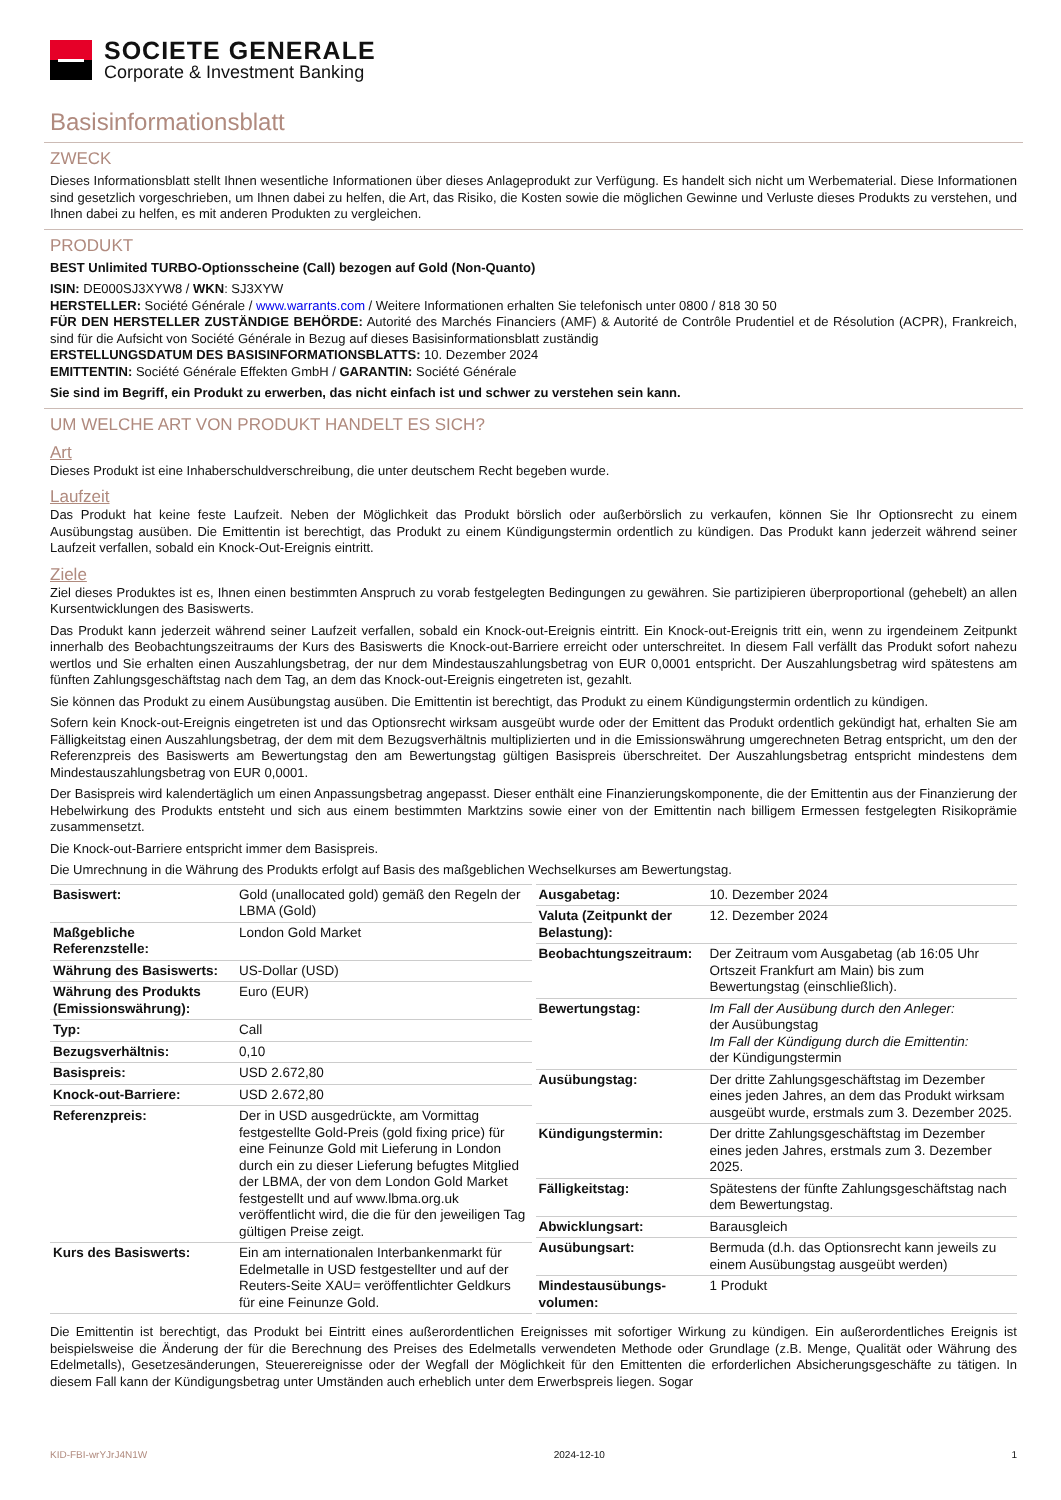SOCIETE GENERALE
Corporate & Investment Banking
Basisinformationsblatt
ZWECK
Dieses Informationsblatt stellt Ihnen wesentliche Informationen über dieses Anlageprodukt zur Verfügung. Es handelt sich nicht um Werbematerial. Diese Informationen sind gesetzlich vorgeschrieben, um Ihnen dabei zu helfen, die Art, das Risiko, die Kosten sowie die möglichen Gewinne und Verluste dieses Produkts zu verstehen, und Ihnen dabei zu helfen, es mit anderen Produkten zu vergleichen.
PRODUKT
BEST Unlimited TURBO-Optionsscheine (Call) bezogen auf Gold (Non-Quanto)
ISIN: DE000SJ3XYW8 / WKN: SJ3XYW
HERSTELLER: Société Générale / www.warrants.com / Weitere Informationen erhalten Sie telefonisch unter 0800 / 818 30 50
FÜR DEN HERSTELLER ZUSTÄNDIGE BEHÖRDE: Autorité des Marchés Financiers (AMF) & Autorité de Contrôle Prudentiel et de Résolution (ACPR), Frankreich, sind für die Aufsicht von Société Générale in Bezug auf dieses Basisinformationsblatt zuständig
ERSTELLUNGSDATUM DES BASISINFORMATIONSBLATTS: 10. Dezember 2024
EMITTENTIN: Société Générale Effekten GmbH / GARANTIN: Société Générale
Sie sind im Begriff, ein Produkt zu erwerben, das nicht einfach ist und schwer zu verstehen sein kann.
UM WELCHE ART VON PRODUKT HANDELT ES SICH?
Art
Dieses Produkt ist eine Inhaberschuldverschreibung, die unter deutschem Recht begeben wurde.
Laufzeit
Das Produkt hat keine feste Laufzeit. Neben der Möglichkeit das Produkt börslich oder außerbörslich zu verkaufen, können Sie Ihr Optionsrecht zu einem Ausübungstag ausüben. Die Emittentin ist berechtigt, das Produkt zu einem Kündigungstermin ordentlich zu kündigen. Das Produkt kann jederzeit während seiner Laufzeit verfallen, sobald ein Knock-Out-Ereignis eintritt.
Ziele
Ziel dieses Produktes ist es, Ihnen einen bestimmten Anspruch zu vorab festgelegten Bedingungen zu gewähren. Sie partizipieren überproportional (gehebelt) an allen Kursentwicklungen des Basiswerts.
Das Produkt kann jederzeit während seiner Laufzeit verfallen, sobald ein Knock-out-Ereignis eintritt. Ein Knock-out-Ereignis tritt ein, wenn zu irgendeinem Zeitpunkt innerhalb des Beobachtungszeitraums der Kurs des Basiswerts die Knock-out-Barriere erreicht oder unterschreitet. In diesem Fall verfällt das Produkt sofort nahezu wertlos und Sie erhalten einen Auszahlungsbetrag, der nur dem Mindestauszahlungsbetrag von EUR 0,0001 entspricht. Der Auszahlungsbetrag wird spätestens am fünften Zahlungsgeschäftstag nach dem Tag, an dem das Knock-out-Ereignis eingetreten ist, gezahlt.
Sie können das Produkt zu einem Ausübungstag ausüben. Die Emittentin ist berechtigt, das Produkt zu einem Kündigungstermin ordentlich zu kündigen.
Sofern kein Knock-out-Ereignis eingetreten ist und das Optionsrecht wirksam ausgeübt wurde oder der Emittent das Produkt ordentlich gekündigt hat, erhalten Sie am Fälligkeitstag einen Auszahlungsbetrag, der dem mit dem Bezugsverhältnis multiplizierten und in die Emissionswährung umgerechneten Betrag entspricht, um den der Referenzpreis des Basiswerts am Bewertungstag den am Bewertungstag gültigen Basispreis überschreitet. Der Auszahlungsbetrag entspricht mindestens dem Mindestauszahlungsbetrag von EUR 0,0001.
Der Basispreis wird kalendertäglich um einen Anpassungsbetrag angepasst. Dieser enthält eine Finanzierungskomponente, die der Emittentin aus der Finanzierung der Hebelwirkung des Produkts entsteht und sich aus einem bestimmten Marktzins sowie einer von der Emittentin nach billigem Ermessen festgelegten Risikoprämie zusammensetzt.
Die Knock-out-Barriere entspricht immer dem Basispreis.
Die Umrechnung in die Währung des Produkts erfolgt auf Basis des maßgeblichen Wechselkurses am Bewertungstag.
| Basiswert: | Gold (unallocated gold) gemäß den Regeln der LBMA (Gold) |
| Maßgebliche Referenzstelle: | London Gold Market |
| Währung des Basiswerts: | US-Dollar (USD) |
| Währung des Produkts (Emissionswährung): | Euro (EUR) |
| Typ: | Call |
| Bezugsverhältnis: | 0,10 |
| Basispreis: | USD 2.672,80 |
| Knock-out-Barriere: | USD 2.672,80 |
| Referenzpreis: | Der in USD ausgedrückte, am Vormittag festgestellte Gold-Preis (gold fixing price) für eine Feinunze Gold mit Lieferung in London durch ein zu dieser Lieferung befugtes Mitglied der LBMA, der von dem London Gold Market festgestellt und auf www.lbma.org.uk veröffentlicht wird, die die für den jeweiligen Tag gültigen Preise zeigt. |
| Kurs des Basiswerts: | Ein am internationalen Interbankenmarkt für Edelmetalle in USD festgestellter und auf der Reuters-Seite XAU= veröffentlichter Geldkurs für eine Feinunze Gold. |
| Ausgabetag: | 10. Dezember 2024 |
| Valuta (Zeitpunkt der Belastung): | 12. Dezember 2024 |
| Beobachtungszeitraum: | Der Zeitraum vom Ausgabetag (ab 16:05 Uhr Ortszeit Frankfurt am Main) bis zum Bewertungstag (einschließlich). |
| Bewertungstag: | Im Fall der Ausübung durch den Anleger: der Ausübungstag Im Fall der Kündigung durch die Emittentin: der Kündigungstermin |
| Ausübungstag: | Der dritte Zahlungsgeschäftstag im Dezember eines jeden Jahres, an dem das Produkt wirksam ausgeübt wurde, erstmals zum 3. Dezember 2025. |
| Kündigungstermin: | Der dritte Zahlungsgeschäftstag im Dezember eines jeden Jahres, erstmals zum 3. Dezember 2025. |
| Fälligkeitstag: | Spätestens der fünfte Zahlungsgeschäftstag nach dem Bewertungstag. |
| Abwicklungsart: | Barausgleich |
| Ausübungsart: | Bermuda (d.h. das Optionsrecht kann jeweils zu einem Ausübungstag ausgeübt werden) |
| Mindestausübungs-volumen: | 1 Produkt |
Die Emittentin ist berechtigt, das Produkt bei Eintritt eines außerordentlichen Ereignisses mit sofortiger Wirkung zu kündigen. Ein außerordentliches Ereignis ist beispielsweise die Änderung der für die Berechnung des Preises des Edelmetalls verwendeten Methode oder Grundlage (z.B. Menge, Qualität oder Währung des Edelmetalls), Gesetzesänderungen, Steuerereignisse oder der Wegfall der Möglichkeit für den Emittenten die erforderlichen Absicherungsgeschäfte zu tätigen. In diesem Fall kann der Kündigungsbetrag unter Umständen auch erheblich unter dem Erwerbspreis liegen. Sogar
KID-FBI-wrYJrJ4N1W 2024-12-10 1